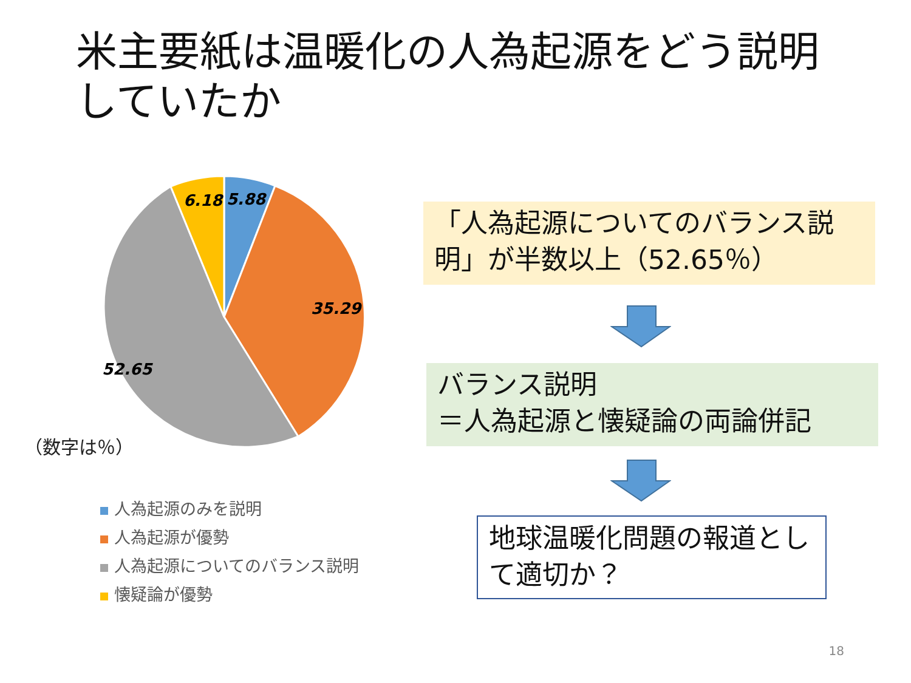米主要紙は温暖化の人為起源をどう説明していたか
6.18
5.88
35.29
52.65
（数字は％）
人為起源のみを説明
人為起源が優勢
人為起源についてのバランス説明
懐疑論が優勢
「人為起源についてのバランス説明」が半数以上（52.65％）
バランス説明
＝人為起源と懐疑論の両論併記
地球温暖化問題の報道として適切か？
18